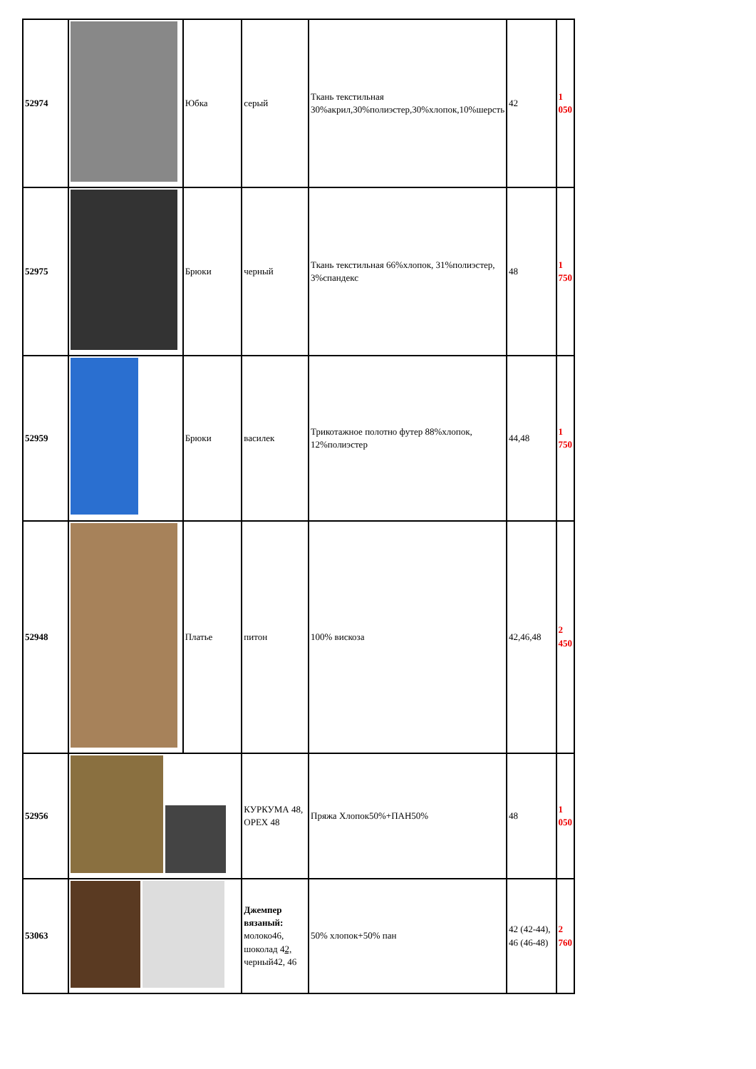| 52974 | | Юбка | серый | Ткань текстильная 30%акрил,30%полиэстер,30%хлопок,10%шерсть | 42 | 1 050 |
| 52975 | | Брюки | черный | Ткань текстильная 66%хлопок, 31%полиэстер, 3%спандекс | 48 | 1 750 |
| 52959 | | Брюки | василек | Трикотажное полотно футер 88%хлопок, 12%полиэстер | 44,48 | 1 750 |
| 52948 | | Платье | питон | 100% вискоза | 42,46,48 | 2 450 |
| 52956 | | | КУРКУМА 48, ОРЕХ 48 | Пряжа Хлопок50%+ПАН50% | 48 | 1 050 |
| 53063 | | | Джемпер вязаный: молоко46, шоколад 4 2, черный42, 46 | 50% хлопок+50% пан | 42 (42-44), 46 (46-48) | 2 760 |